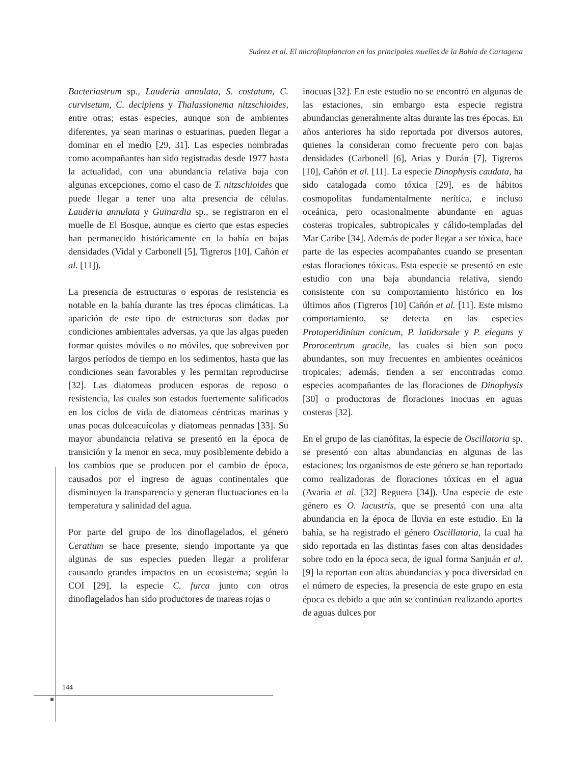Suárez et al. El microfitoplancton en los principales muelles de la Bahía de Cartagena
Bacteriastrum sp., Lauderia annulata, S. costatum, C. curvisetum, C. decipiens y Thalassionema nitzschioides, entre otras; estas especies, aunque son de ambientes diferentes, ya sean marinas o estuarinas, pueden llegar a dominar en el medio [29, 31]. Las especies nombradas como acompañantes han sido registradas desde 1977 hasta la actualidad, con una abundancia relativa baja con algunas excepciones, como el caso de T. nitzschioides que puede llegar a tener una alta presencia de células. Lauderia annulata y Guinardia sp., se registraron en el muelle de El Bosque, aunque es cierto que estas especies han permanecido históricamente en la bahía en bajas densidades (Vidal y Carbonell [5], Tigreros [10], Cañón et al. [11]).
La presencia de estructuras o esporas de resistencia es notable en la bahía durante las tres épocas climáticas. La aparición de este tipo de estructuras son dadas por condiciones ambientales adversas, ya que las algas pueden formar quistes móviles o no móviles, que sobreviven por largos períodos de tiempo en los sedimentos, hasta que las condiciones sean favorables y les permitan reproducirse [32]. Las diatomeas producen esporas de reposo o resistencia, las cuales son estados fuertemente salificados en los ciclos de vida de diatomeas céntricas marinas y unas pocas dulceacuícolas y diatomeas pennadas [33]. Su mayor abundancia relativa se presentó en la época de transición y la menor en seca, muy posiblemente debido a los cambios que se producen por el cambio de época, causados por el ingreso de aguas continentales que disminuyen la transparencia y generan fluctuaciones en la temperatura y salinidad del agua.
Por parte del grupo de los dinoflagelados, el género Ceratium se hace presente, siendo importante ya que algunas de sus especies pueden llegar a proliferar causando grandes impactos en un ecosistema; según la COI [29], la especie C. furca junto con otros dinoflagelados han sido productores de mareas rojas o
inocuas [32]. En este estudio no se encontró en algunas de las estaciones, sin embargo esta especie registra abundancias generalmente altas durante las tres épocas. En años anteriores ha sido reportada por diversos autores, quienes la consideran como frecuente pero con bajas densidades (Carbonell [6], Arias y Durán [7], Tigreros [10], Cañón et al. [11]. La especie Dinophysis caudata, ha sido catalogada como tóxica [29], es de hábitos cosmopolitas fundamentalmente nerítica, e incluso oceánica, pero ocasionalmente abundante en aguas costeras tropicales, subtropicales y cálido-templadas del Mar Caribe [34]. Además de poder llegar a ser tóxica, hace parte de las especies acompañantes cuando se presentan estas floraciones tóxicas. Esta especie se presentó en este estudio con una baja abundancia relativa, siendo consistente con su comportamiento histórico en los últimos años (Tigreros [10] Cañón et al. [11]. Este mismo comportamiento, se detecta en las especies Protoperidinium conicum, P. latidorsale y P. elegans y Prorocentrum gracile, las cuales si bien son poco abundantes, son muy frecuentes en ambientes oceánicos tropicales; además, tienden a ser encontradas como especies acompañantes de las floraciones de Dinophysis [30] o productoras de floraciones inocuas en aguas costeras [32].
En el grupo de las cianófitas, la especie de Oscillatoria sp. se presentó con altas abundancias en algunas de las estaciones; los organismos de este género se han reportado como realizadoras de floraciones tóxicas en el agua (Avaria et al. [32] Reguera [34]). Una especie de este género es O. lacustris, que se presentó con una alta abundancia en la época de lluvia en este estudio. En la bahía, se ha registrado el género Oscillatoria, la cual ha sido reportada en las distintas fases con altas densidades sobre todo en la época seca, de igual forma Sanjuán et al. [9] la reportan con altas abundancias y poca diversidad en el número de especies, la presencia de este grupo en esta época es debido a que aún se continúan realizando aportes de aguas dulces por
144